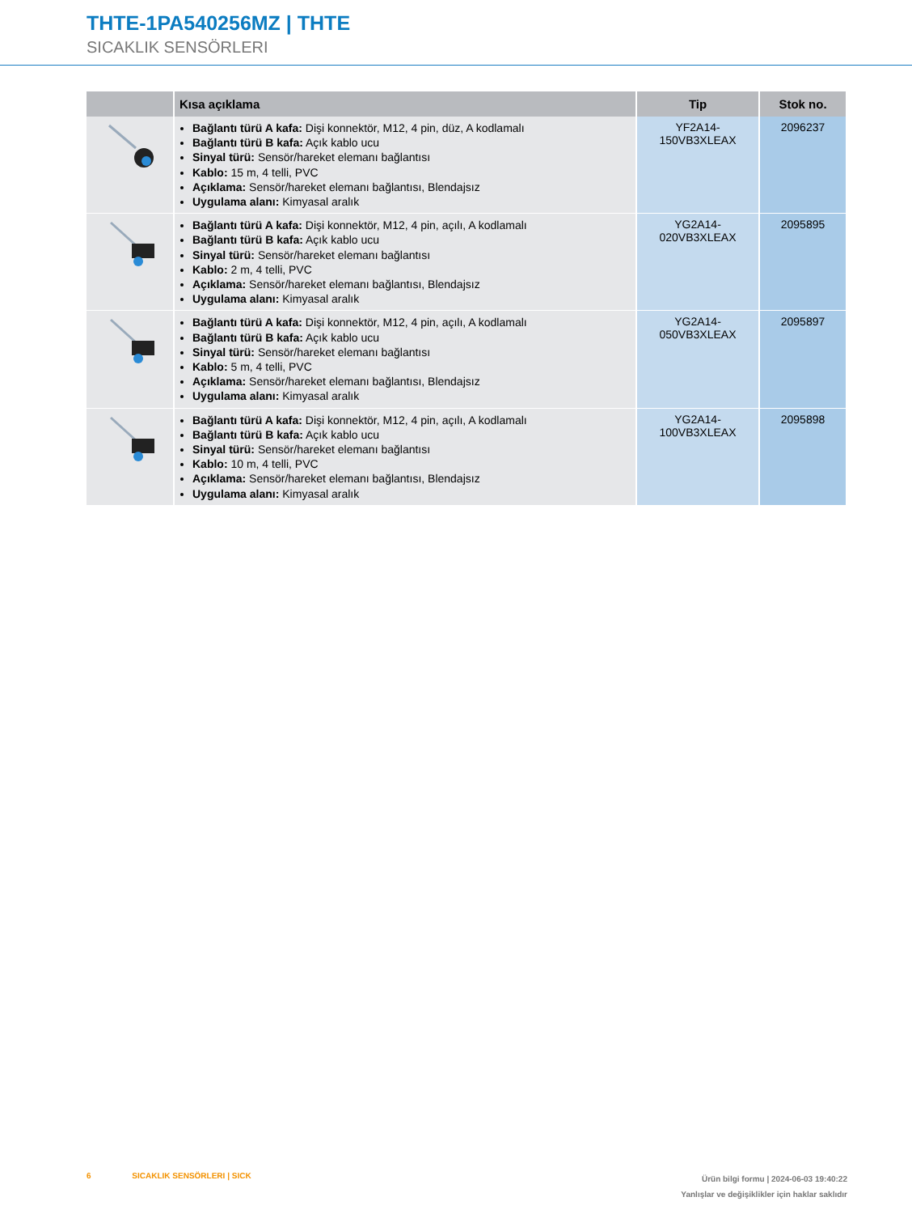THTE-1PA540256MZ | THTE
SICAKLIK SENSÖRLERI
| | Kısa açıklama | Tip | Stok no. |
| --- | --- | --- | --- |
| | Bağlantı türü A kafa: Dişi konnektör, M12, 4 pin, düz, A kodlamalı Bağlantı türü B kafa: Açık kablo ucu Sinyal türü: Sensör/hareket elemanı bağlantısı Kablo: 15 m, 4 telli, PVC Açıklama: Sensör/hareket elemanı bağlantısı, Blendajsız Uygulama alanı: Kimyasal aralık | YF2A14- 150VB3XLEAX | 2096237 |
| | Bağlantı türü A kafa: Dişi konnektör, M12, 4 pin, açılı, A kodlamalı Bağlantı türü B kafa: Açık kablo ucu Sinyal türü: Sensör/hareket elemanı bağlantısı Kablo: 2 m, 4 telli, PVC Açıklama: Sensör/hareket elemanı bağlantısı, Blendajsız Uygulama alanı: Kimyasal aralık | YG2A14- 020VB3XLEAX | 2095895 |
| | Bağlantı türü A kafa: Dişi konnektör, M12, 4 pin, açılı, A kodlamalı Bağlantı türü B kafa: Açık kablo ucu Sinyal türü: Sensör/hareket elemanı bağlantısı Kablo: 5 m, 4 telli, PVC Açıklama: Sensör/hareket elemanı bağlantısı, Blendajsız Uygulama alanı: Kimyasal aralık | YG2A14- 050VB3XLEAX | 2095897 |
| | Bağlantı türü A kafa: Dişi konnektör, M12, 4 pin, açılı, A kodlamalı Bağlantı türü B kafa: Açık kablo ucu Sinyal türü: Sensör/hareket elemanı bağlantısı Kablo: 10 m, 4 telli, PVC Açıklama: Sensör/hareket elemanı bağlantısı, Blendajsız Uygulama alanı: Kimyasal aralık | YG2A14- 100VB3XLEAX | 2095898 |
6 SICAKLIK SENSÖRLERI | SICK
Ürün bilgi formu | 2024-06-03 19:40:22
Yanlışlar ve değişiklikler için haklar saklıdır